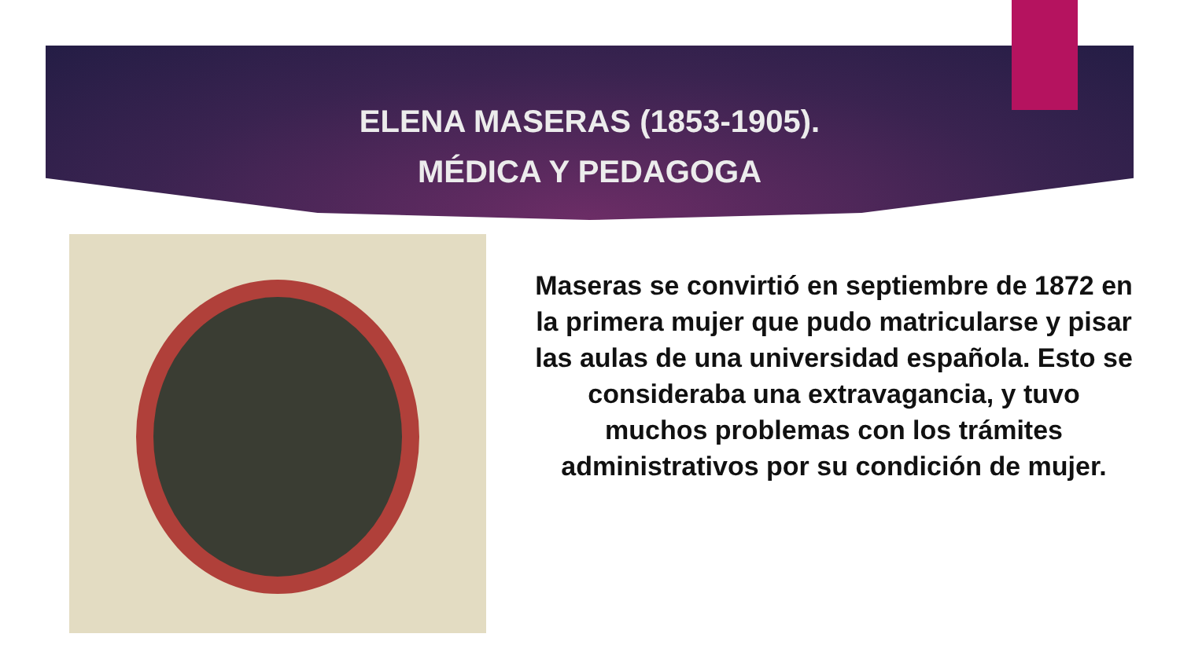ELENA MASERAS (1853-1905).
MÉDICA Y PEDAGOGA
Maseras se convirtió en septiembre de 1872 en la primera mujer que pudo matricularse y pisar las aulas de una universidad española. Esto se consideraba una extravagancia, y tuvo muchos problemas con los trámites administrativos por su condición de mujer.